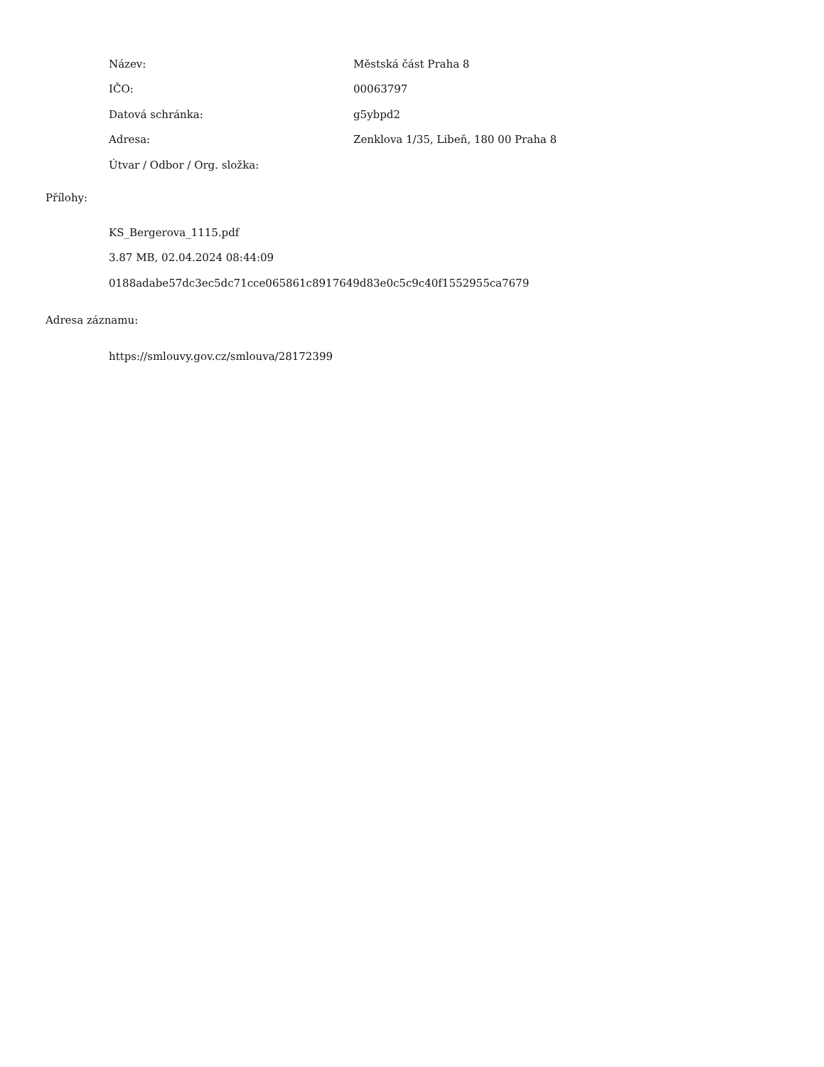| Název: | Městská část Praha 8 |
| IČO: | 00063797 |
| Datová schránka: | g5ybpd2 |
| Adresa: | Zenklova 1/35, Libeň, 180 00 Praha 8 |
| Útvar / Odbor / Org. složka: | |
Přílohy:
KS_Bergerova_1115.pdf
3.87 MB, 02.04.2024 08:44:09
0188adabe57dc3ec5dc71cce065861c8917649d83e0c5c9c40f1552955ca7679
Adresa záznamu:
https://smlouvy.gov.cz/smlouva/28172399